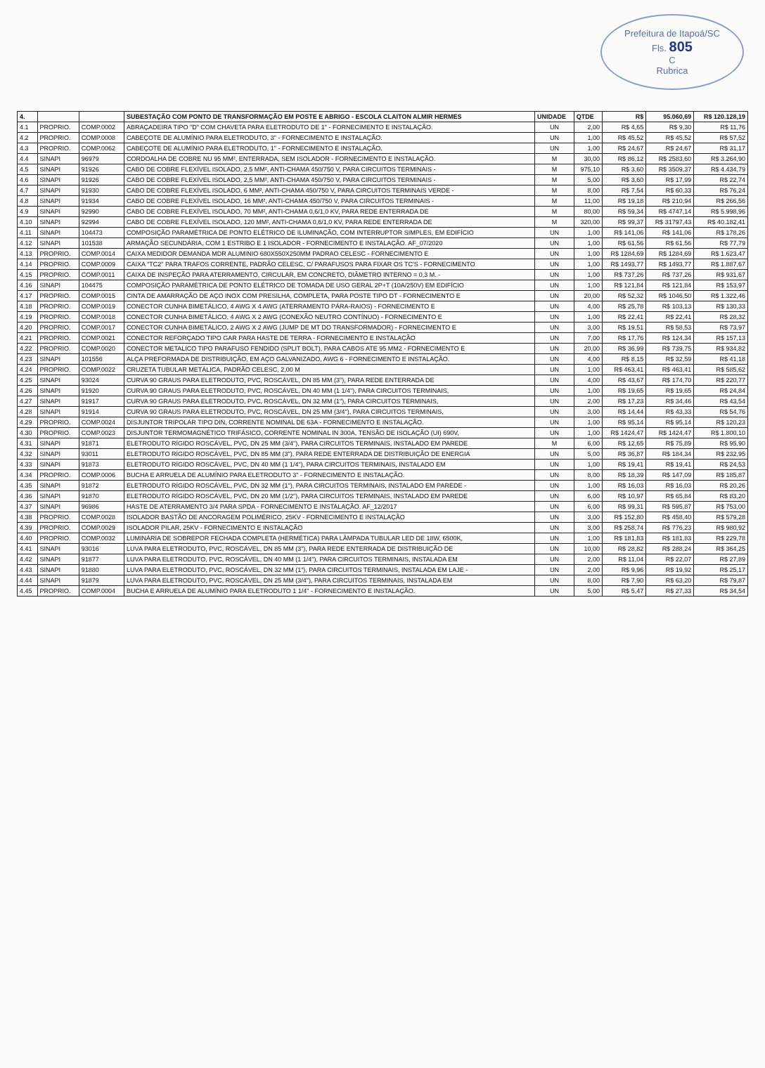Prefeitura de Itapoá/SC
Fls. 805
C
Rubrica
| 4. | | | SUBESTAÇÃO COM PONTO DE TRANSFORMAÇÃO EM POSTE E ABRIGO - ESCOLA CLAITON ALMIR HERMES | UNIDADE | QTDE | R$ | 95.060,69 | R$ 120.128,19 |
| --- | --- | --- | --- | --- | --- | --- | --- | --- |
| 4.1 | PROPRIO. | COMP.0002 | ABRAÇADEIRA TIPO "D" COM CHAVETA PARA ELETRODUTO DE 1" - FORNECIMENTO E INSTALAÇÃO. | UN | 2,00 | R$ 4,65 | R$ 9,30 | R$ 11,76 |
| 4.2 | PROPRIO. | COMP.0008 | CABEÇOTE DE ALUMÍNIO PARA ELETRODUTO, 3" - FORNECIMENTO E INSTALAÇÃO. | UN | 1,00 | R$ 45,52 | R$ 45,52 | R$ 57,52 |
| 4.3 | PROPRIO. | COMP.0062 | CABEÇOTE DE ALUMÍNIO PARA ELETRODUTO, 1" - FORNECIMENTO E INSTALAÇÃO. | UN | 1,00 | R$ 24,67 | R$ 24,67 | R$ 31,17 |
| 4.4 | SINAPI | 96979 | CORDOALHA DE COBRE NU 95 MM², ENTERRADA, SEM ISOLADOR - FORNECIMENTO E INSTALAÇÃO. | M | 30,00 | R$ 86,12 | R$ 2583,60 | R$ 3.264,90 |
| 4.5 | SINAPI | 91926 | CABO DE COBRE FLEXÍVEL ISOLADO, 2,5 MM², ANTI-CHAMA 450/750 V, PARA CIRCUITOS TERMINAIS - | M | 975,10 | R$ 3,60 | R$ 3509,37 | R$ 4.434,79 |
| 4.6 | SINAPI | 91926 | CABO DE COBRE FLEXÍVEL ISOLADO, 2,5 MM², ANTI-CHAMA 450/750 V, PARA CIRCUITOS TERMINAIS - | M | 5,00 | R$ 3,60 | R$ 17,99 | R$ 22,74 |
| 4.7 | SINAPI | 91930 | CABO DE COBRE FLEXÍVEL ISOLADO, 6 MM², ANTI-CHAMA 450/750 V, PARA CIRCUITOS TERMINAIS VERDE - | M | 8,00 | R$ 7,54 | R$ 60,33 | R$ 76,24 |
| 4.8 | SINAPI | 91934 | CABO DE COBRE FLEXÍVEL ISOLADO, 16 MM², ANTI-CHAMA 450/750 V, PARA CIRCUITOS TERMINAIS - | M | 11,00 | R$ 19,18 | R$ 210,94 | R$ 266,56 |
| 4.9 | SINAPI | 92990 | CABO DE COBRE FLEXÍVEL ISOLADO, 70 MM², ANTI-CHAMA 0,6/1,0 KV, PARA REDE ENTERRADA DE | M | 80,00 | R$ 59,34 | R$ 4747,14 | R$ 5.998,96 |
| 4.10 | SINAPI | 92994 | CABO DE COBRE FLEXÍVEL ISOLADO, 120 MM², ANTI-CHAMA 0,6/1,0 KV, PARA REDE ENTERRADA DE | M | 320,00 | R$ 99,37 | R$ 31797,43 | R$ 40.182,41 |
| 4.11 | SINAPI | 104473 | COMPOSIÇÃO PARAMÉTRICA DE PONTO ELÉTRICO DE ILUMINAÇÃO, COM INTERRUPTOR SIMPLES, EM EDIFÍCIO | UN | 1,00 | R$ 141,06 | R$ 141,06 | R$ 178,26 |
| 4.12 | SINAPI | 101538 | ARMAÇÃO SECUNDÁRIA, COM 1 ESTRIBO E 1 ISOLADOR - FORNECIMENTO E INSTALAÇÃO. AF_07/2020 | UN | 1,00 | R$ 61,56 | R$ 61,56 | R$ 77,79 |
| 4.13 | PROPRIO. | COMP.0014 | CAIXA MEDIDOR DEMANDA MDR ALUMINIO 680X550X250MM PADRAO CELESC - FORNECIMENTO E | UN | 1,00 | R$ 1284,69 | R$ 1284,69 | R$ 1.623,47 |
| 4.14 | PROPRIO. | COMP.0009 | CAIXA "TC2" PARA TRAFOS CORRENTE, PADRÃO CELESC, C/ PARAFUSOS PARA FIXAR OS TC'S - FORNECIMENTO | UN | 1,00 | R$ 1493,77 | R$ 1493,77 | R$ 1.887,67 |
| 4.15 | PROPRIO. | COMP.0011 | CAIXA DE INSPEÇÃO PARA ATERRAMENTO, CIRCULAR, EM CONCRETO, DIÂMETRO INTERNO = 0,3 M. - | UN | 1,00 | R$ 737,26 | R$ 737,26 | R$ 931,67 |
| 4.16 | SINAPI | 104475 | COMPOSIÇÃO PARAMÉTRICA DE PONTO ELÉTRICO DE TOMADA DE USO GERAL 2P+T (10A/250V) EM EDIFÍCIO | UN | 1,00 | R$ 121,84 | R$ 121,84 | R$ 153,97 |
| 4.17 | PROPRIO. | COMP.0015 | CINTA DE AMARRAÇÃO DE AÇO INOX COM PRESILHA, COMPLETA, PARA POSTE TIPO DT - FORNECIMENTO E | UN | 20,00 | R$ 52,32 | R$ 1046,50 | R$ 1.322,46 |
| 4.18 | PROPRIO. | COMP.0019 | CONECTOR CUNHA BIMETÁLICO, 4 AWG X 4 AWG (ATERRAMENTO PÁRA-RAIOS) - FORNECIMENTO E | UN | 4,00 | R$ 25,78 | R$ 103,13 | R$ 130,33 |
| 4.19 | PROPRIO. | COMP.0018 | CONECTOR CUNHA BIMETÁLICO, 4 AWG X 2 AWG (CONEXÃO NEUTRO CONTÍNUO) - FORNECIMENTO E | UN | 1,00 | R$ 22,41 | R$ 22,41 | R$ 28,32 |
| 4.20 | PROPRIO. | COMP.0017 | CONECTOR CUNHA BIMETÁLICO, 2 AWG X 2 AWG (JUMP DE MT DO TRANSFORMADOR) - FORNECIMENTO E | UN | 3,00 | R$ 19,51 | R$ 58,53 | R$ 73,97 |
| 4.21 | PROPRIO. | COMP.0021 | CONECTOR REFORÇADO TIPO GAR PARA HASTE DE TERRA - FORNECIMENTO E INSTALAÇÃO | UN | 7,00 | R$ 17,76 | R$ 124,34 | R$ 157,13 |
| 4.22 | PROPRIO. | COMP.0020 | CONECTOR METALICO TIPO PARAFUSO FENDIDO (SPLIT BOLT), PARA CABOS ATE 95 MM2 - FORNECIMENTO E | UN | 20,00 | R$ 36,99 | R$ 739,75 | R$ 934,82 |
| 4.23 | SINAPI | 101556 | ALÇA PREFORMADA DE DISTRIBUIÇÃO, EM AÇO GALVANIZADO, AWG 6 - FORNECIMENTO E INSTALAÇÃO. | UN | 4,00 | R$ 8,15 | R$ 32,59 | R$ 41,18 |
| 4.24 | PROPRIO. | COMP.0022 | CRUZETA TUBULAR METÁLICA, PADRÃO CELESC, 2,00 M | UN | 1,00 | R$ 463,41 | R$ 463,41 | R$ 585,62 |
| 4.25 | SINAPI | 93024 | CURVA 90 GRAUS PARA ELETRODUTO, PVC, ROSCÁVEL, DN 85 MM (3"), PARA REDE ENTERRADA DE | UN | 4,00 | R$ 43,67 | R$ 174,70 | R$ 220,77 |
| 4.26 | SINAPI | 91920 | CURVA 90 GRAUS PARA ELETRODUTO, PVC, ROSCÁVEL, DN 40 MM (1 1/4"), PARA CIRCUITOS TERMINAIS, | UN | 1,00 | R$ 19,65 | R$ 19,65 | R$ 24,84 |
| 4.27 | SINAPI | 91917 | CURVA 90 GRAUS PARA ELETRODUTO, PVC, ROSCÁVEL, DN 32 MM (1"), PARA CIRCUITOS TERMINAIS, | UN | 2,00 | R$ 17,23 | R$ 34,46 | R$ 43,54 |
| 4.28 | SINAPI | 91914 | CURVA 90 GRAUS PARA ELETRODUTO, PVC, ROSCÁVEL, DN 25 MM (3/4"), PARA CIRCUITOS TERMINAIS, | UN | 3,00 | R$ 14,44 | R$ 43,33 | R$ 54,76 |
| 4.29 | PROPRIO. | COMP.0024 | DISJUNTOR TRIPOLAR TIPO DIN, CORRENTE NOMINAL DE 63A - FORNECIMENTO E INSTALAÇÃO. | UN | 1,00 | R$ 95,14 | R$ 95,14 | R$ 120,23 |
| 4.30 | PROPRIO. | COMP.0023 | DISJUNTOR TERMOMAGNÉTICO TRIFÁSICO, CORRENTE NOMINAL IN 300A, TENSÃO DE ISOLAÇÃO (UI) 690V, | UN | 1,00 | R$ 1424,47 | R$ 1424,47 | R$ 1.800,10 |
| 4.31 | SINAPI | 91871 | ELETRODUTO RÍGIDO ROSCÁVEL, PVC, DN 25 MM (3/4"), PARA CIRCUITOS TERMINAIS, INSTALADO EM PAREDE | M | 6,00 | R$ 12,65 | R$ 75,89 | R$ 95,90 |
| 4.32 | SINAPI | 93011 | ELETRODUTO RÍGIDO ROSCÁVEL, PVC, DN 85 MM (3"), PARA REDE ENTERRADA DE DISTRIBUIÇÃO DE ENERGIA | UN | 5,00 | R$ 36,87 | R$ 184,34 | R$ 232,95 |
| 4.33 | SINAPI | 91873 | ELETRODUTO RÍGIDO ROSCÁVEL, PVC, DN 40 MM (1 1/4"), PARA CIRCUITOS TERMINAIS, INSTALADO EM | UN | 1,00 | R$ 19,41 | R$ 19,41 | R$ 24,53 |
| 4.34 | PROPRIO. | COMP.0006 | BUCHA E ARRUELA DE ALUMÍNIO PARA ELETRODUTO 3" - FORNECIMENTO E INSTALAÇÃO. | UN | 8,00 | R$ 18,39 | R$ 147,09 | R$ 185,87 |
| 4.35 | SINAPI | 91872 | ELETRODUTO RÍGIDO ROSCÁVEL, PVC, DN 32 MM (1"), PARA CIRCUITOS TERMINAIS, INSTALADO EM PAREDE - | UN | 1,00 | R$ 16,03 | R$ 16,03 | R$ 20,26 |
| 4.36 | SINAPI | 91870 | ELETRODUTO RÍGIDO ROSCÁVEL, PVC, DN 20 MM (1/2"), PARA CIRCUITOS TERMINAIS, INSTALADO EM PAREDE | UN | 6,00 | R$ 10,97 | R$ 65,84 | R$ 83,20 |
| 4.37 | SINAPI | 96986 | HASTE DE ATERRAMENTO 3/4 PARA SPDA - FORNECIMENTO E INSTALAÇÃO. AF_12/2017 | UN | 6,00 | R$ 99,31 | R$ 595,87 | R$ 753,00 |
| 4.38 | PROPRIO. | COMP.0028 | ISOLADOR BASTÃO DE ANCORAGEM POLIMÉRICO, 25KV - FORNECIMENTO E INSTALAÇÃO | UN | 3,00 | R$ 152,80 | R$ 458,40 | R$ 579,28 |
| 4.39 | PROPRIO. | COMP.0029 | ISOLADOR PILAR, 25KV - FORNECIMENTO E INSTALAÇÃO | UN | 3,00 | R$ 258,74 | R$ 776,23 | R$ 980,92 |
| 4.40 | PROPRIO. | COMP.0032 | LUMINÁRIA DE SOBREPOR FECHADA COMPLETA (HERMÉTICA) PARA LÂMPADA TUBULAR LED DE 18W, 6500K, | UN | 1,00 | R$ 181,83 | R$ 181,83 | R$ 229,78 |
| 4.41 | SINAPI | 93016 | LUVA PARA ELETRODUTO, PVC, ROSCÁVEL, DN 85 MM (3"), PARA REDE ENTERRADA DE DISTRIBUIÇÃO DE | UN | 10,00 | R$ 28,82 | R$ 288,24 | R$ 364,25 |
| 4.42 | SINAPI | 91877 | LUVA PARA ELETRODUTO, PVC, ROSCÁVEL, DN 40 MM (1 1/4"), PARA CIRCUITOS TERMINAIS, INSTALADA EM | UN | 2,00 | R$ 11,04 | R$ 22,07 | R$ 27,89 |
| 4.43 | SINAPI | 91880 | LUVA PARA ELETRODUTO, PVC, ROSCÁVEL, DN 32 MM (1"), PARA CIRCUITOS TERMINAIS, INSTALADA EM LAJE - | UN | 2,00 | R$ 9,96 | R$ 19,92 | R$ 25,17 |
| 4.44 | SINAPI | 91879 | LUVA PARA ELETRODUTO, PVC, ROSCÁVEL, DN 25 MM (3/4"), PARA CIRCUITOS TERMINAIS, INSTALADA EM | UN | 8,00 | R$ 7,90 | R$ 63,20 | R$ 79,87 |
| 4.45 | PROPRIO. | COMP.0004 | BUCHA E ARRUELA DE ALUMÍNIO PARA ELETRODUTO 1 1/4" - FORNECIMENTO E INSTALAÇÃO. | UN | 5,00 | R$ 5,47 | R$ 27,33 | R$ 34,54 |